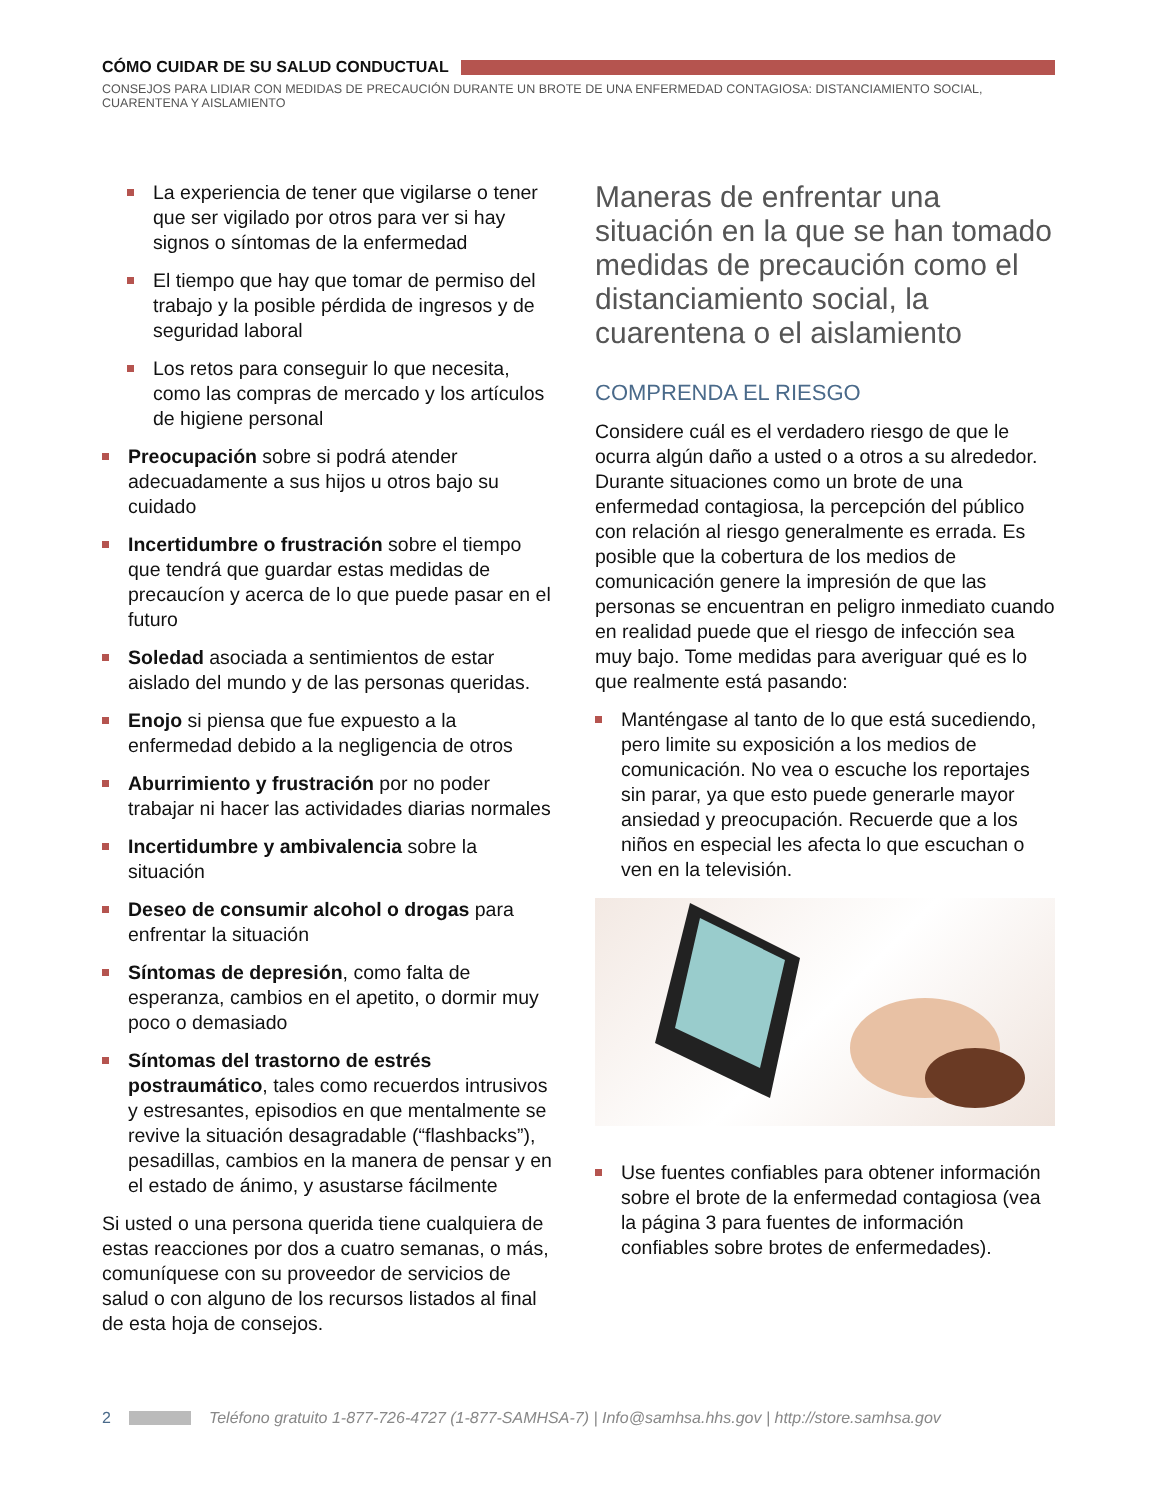CÓMO CUIDAR DE SU SALUD CONDUCTUAL
CONSEJOS PARA LIDIAR CON MEDIDAS DE PRECAUCIÓN DURANTE UN BROTE DE UNA ENFERMEDAD CONTAGIOSA: DISTANCIAMIENTO SOCIAL, CUARENTENA Y AISLAMIENTO
La experiencia de tener que vigilarse o tener que ser vigilado por otros para ver si hay signos o síntomas de la enfermedad
El tiempo que hay que tomar de permiso del trabajo y la posible pérdida de ingresos y de seguridad laboral
Los retos para conseguir lo que necesita, como las compras de mercado y los artículos de higiene personal
Preocupación sobre si podrá atender adecuadamente a sus hijos u otros bajo su cuidado
Incertidumbre o frustración sobre el tiempo que tendrá que guardar estas medidas de precaucíon y acerca de lo que puede pasar en el futuro
Soledad asociada a sentimientos de estar aislado del mundo y de las personas queridas.
Enojo si piensa que fue expuesto a la enfermedad debido a la negligencia de otros
Aburrimiento y frustración por no poder trabajar ni hacer las actividades diarias normales
Incertidumbre y ambivalencia sobre la situación
Deseo de consumir alcohol o drogas para enfrentar la situación
Síntomas de depresión, como falta de esperanza, cambios en el apetito, o dormir muy poco o demasiado
Síntomas del trastorno de estrés postraumático, tales como recuerdos intrusivos y estresantes, episodios en que mentalmente se revive la situación desagradable (“flashbacks”), pesadillas, cambios en la manera de pensar y en el estado de ánimo, y asustarse fácilmente
Si usted o una persona querida tiene cualquiera de estas reacciones por dos a cuatro semanas, o más, comuníquese con su proveedor de servicios de salud o con alguno de los recursos listados al final de esta hoja de consejos.
Maneras de enfrentar una situación en la que se han tomado medidas de precaución como el distanciamiento social, la cuarentena o el aislamiento
COMPRENDA EL RIESGO
Considere cuál es el verdadero riesgo de que le ocurra algún daño a usted o a otros a su alrededor. Durante situaciones como un brote de una enfermedad contagiosa, la percepción del público con relación al riesgo generalmente es errada. Es posible que la cobertura de los medios de comunicación genere la impresión de que las personas se encuentran en peligro inmediato cuando en realidad puede que el riesgo de infección sea muy bajo. Tome medidas para averiguar qué es lo que realmente está pasando:
Manténgase al tanto de lo que está sucediendo, pero limite su exposición a los medios de comunicación. No vea o escuche los reportajes sin parar, ya que esto puede generarle mayor ansiedad y preocupación. Recuerde que a los niños en especial les afecta lo que escuchan o ven en la televisión.
Use fuentes confiables para obtener información sobre el brote de la enfermedad contagiosa (vea la página 3 para fuentes de información confiables sobre brotes de enfermedades).
2 Teléfono gratuito 1-877-726-4727 (1-877-SAMHSA-7) | Info@samhsa.hhs.gov | http://store.samhsa.gov